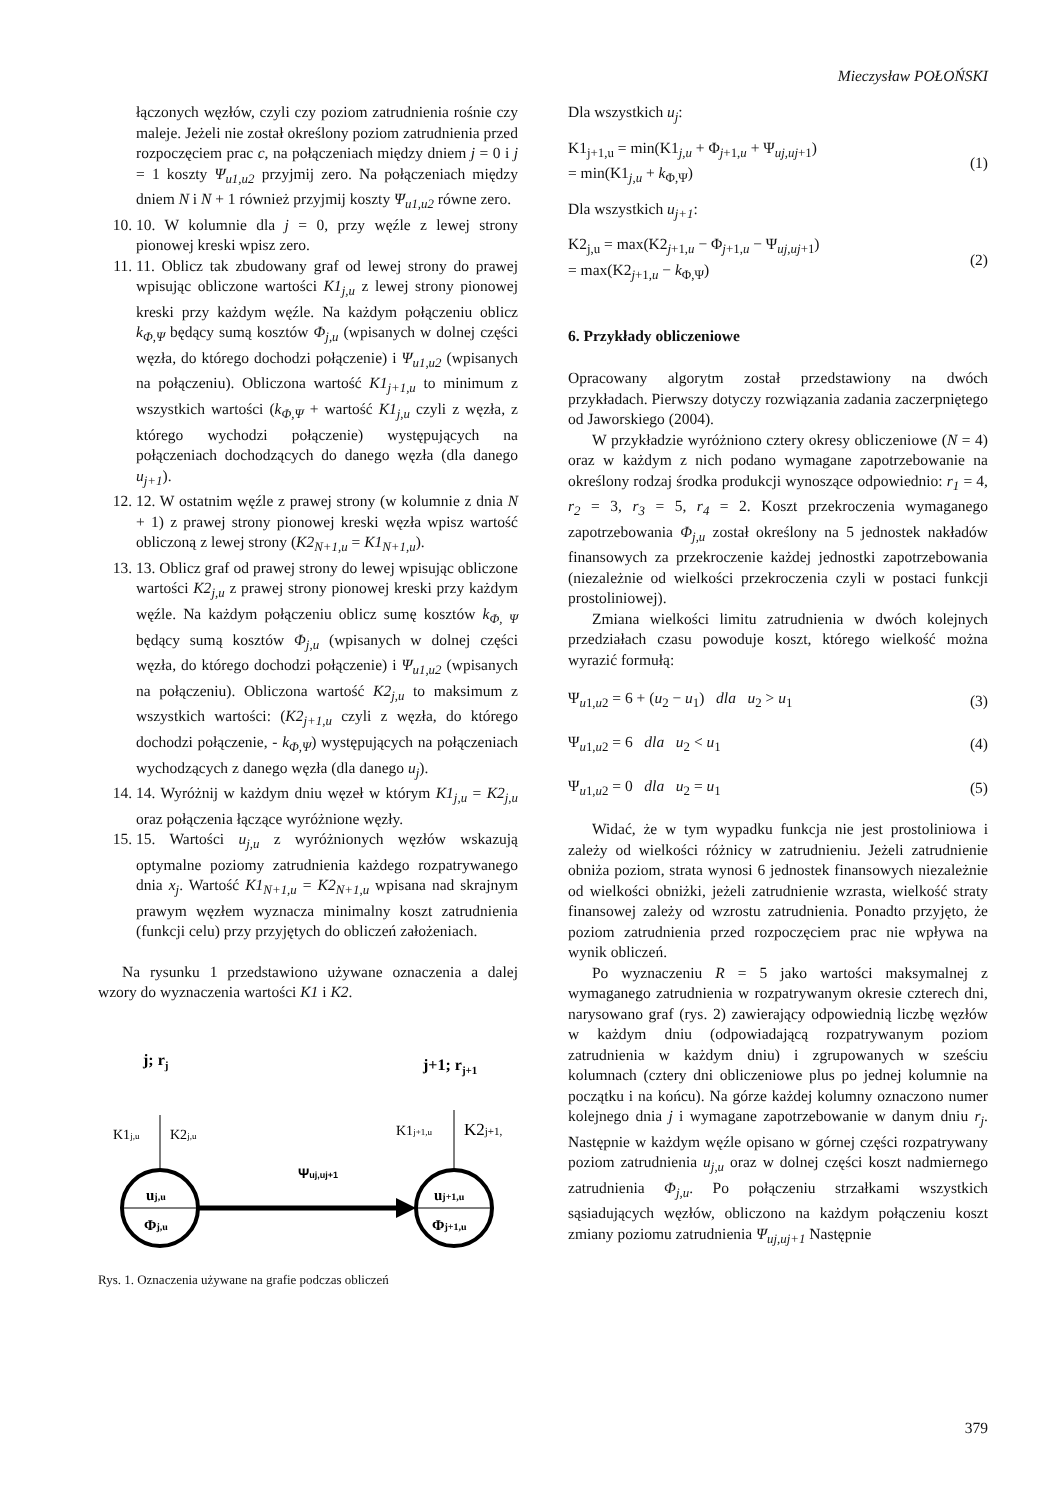Mieczysław POŁOŃSKI
łączonych węzłów, czyli czy poziom zatrudnienia rośnie czy maleje. Jeżeli nie został określony poziom zatrudnienia przed rozpoczęciem prac c, na połączeniach między dniem j = 0 i j = 1 koszty Ψ<sub>u1,u2</sub> przyjmij zero. Na połączeniach między dniem N i N + 1 również przyjmij koszty Ψ<sub>u1,u2</sub> równe zero.
10. 10. W kolumnie dla j = 0, przy węźle z lewej strony pionowej kreski wpisz zero.
11. 11. Oblicz tak zbudowany graf od lewej strony do prawej wpisując obliczone wartości K1<sub>j,u</sub> z lewej strony pionowej kreski przy każdym węźle. Na każdym połączeniu oblicz k<sub>Φ,Ψ</sub> będący sumą kosztów Φ<sub>j,u</sub> (wpisanych w dolnej części węzła, do którego dochodzi połączenie) i Ψ<sub>u1,u2</sub> (wpisanych na połączeniu). Obliczona wartość K1<sub>j+1,u</sub> to minimum z wszystkich wartości (k<sub>Φ,Ψ</sub> + wartość K1<sub>j,u</sub> czyli z węzła, z którego wychodzi połączenie) występujących na połączeniach dochodzących do danego węzła (dla danego u<sub>j+1</sub>).
12. 12. W ostatnim węźle z prawej strony (w kolumnie z dnia N + 1) z prawej strony pionowej kreski węzła wpisz wartość obliczoną z lewej strony (K2<sub>N+1,u</sub> = K1<sub>N+1,u</sub>).
13. 13. Oblicz graf od prawej strony do lewej wpisując obliczone wartości K2<sub>j,u</sub> z prawej strony pionowej kreski przy każdym węźle. Na każdym połączeniu oblicz sumę kosztów k<sub>Φ, Ψ</sub> będący sumą kosztów Φ<sub>j,u</sub> (wpisanych w dolnej części węzła, do którego dochodzi połączenie) i Ψ<sub>u1,u2</sub> (wpisanych na połączeniu). Obliczona wartość K2<sub>j,u</sub> to maksimum z wszystkich wartości: (K2<sub>j+1,u</sub> czyli z węzła, do którego dochodzi połączenie, - k<sub>Φ,Ψ</sub>) występujących na połączeniach wychodzących z danego węzła (dla danego u<sub>j</sub>).
14. 14. Wyróżnij w każdym dniu węzeł w którym K1<sub>j,u</sub> = K2<sub>j,u</sub> oraz połączenia łączące wyróżnione węzły.
15. 15. Wartości u<sub>j,u</sub> z wyróżnionych węzłów wskazują optymalne poziomy zatrudnienia każdego rozpatrywanego dnia x<sub>j</sub>. Wartość K1<sub>N+1,u</sub> = K2<sub>N+1,u</sub> wpisana nad skrajnym prawym węzłem wyznacza minimalny koszt zatrudnienia (funkcji celu) przy przyjętych do obliczeń założeniach.
Na rysunku 1 przedstawiono używane oznaczenia a dalej wzory do wyznaczenia wartości K1 i K2.
j; rj
j+1; rj+1
K1j,u
K2j,u
K1j+1,u
K2j+1,
uj,u
Φj,u
uj+1,u
Φj+1,u
Ψuj,uj+1
Rys. 1. Oznaczenia używane na grafie podczas obliczeń
Dla wszystkich u<sub>j</sub>:
K1<sub>j+1,u</sub> = min(K1<sub>j,u</sub> + Φ<sub>j+1,u</sub> + Ψ<sub>uj,uj+1</sub>)
= min(K1<sub>j,u</sub> + k<sub>Φ,Ψ</sub>)
(1)
Dla wszystkich u<sub>j+1</sub>:
K2<sub>j,u</sub> = max(K2<sub>j+1,u</sub> − Φ<sub>j+1,u</sub> − Ψ<sub>uj,uj+1</sub>)
= max(K2<sub>j+1,u</sub> − k<sub>Φ,Ψ</sub>)
(2)
6. Przykłady obliczeniowe
Opracowany algorytm został przedstawiony na dwóch przykładach. Pierwszy dotyczy rozwiązania zadania zaczerpniętego od Jaworskiego (2004).
W przykładzie wyróżniono cztery okresy obliczeniowe (N = 4) oraz w każdym z nich podano wymagane zapotrzebowanie na określony rodzaj środka produkcji wynoszące odpowiednio: r<sub>1</sub> = 4, r<sub>2</sub> = 3, r<sub>3</sub> = 5, r<sub>4</sub> = 2. Koszt przekroczenia wymaganego zapotrzebowania Φ<sub>j,u</sub> został określony na 5 jednostek nakładów finansowych za przekroczenie każdej jednostki zapotrzebowania (niezależnie od wielkości przekroczenia czyli w postaci funkcji prostoliniowej).
Zmiana wielkości limitu zatrudnienia w dwóch kolejnych przedziałach czasu powoduje koszt, którego wielkość można wyrazić formułą:
Ψ<sub>u1,u2</sub> = 6 + (u<sub>2</sub> − u<sub>1</sub>) dla u<sub>2</sub> > u<sub>1</sub>
(3)
Ψ<sub>u1,u2</sub> = 6 dla u<sub>2</sub> < u<sub>1</sub> (4)
Ψ<sub>u1,u2</sub> = 0 dla u<sub>2</sub> = u<sub>1</sub> (5)
Widać, że w tym wypadku funkcja nie jest prostoliniowa i zależy od wielkości różnicy w zatrudnieniu. Jeżeli zatrudnienie obniża poziom, strata wynosi 6 jednostek finansowych niezależnie od wielkości obniżki, jeżeli zatrudnienie wzrasta, wielkość straty finansowej zależy od wzrostu zatrudnienia. Ponadto przyjęto, że poziom zatrudnienia przed rozpoczęciem prac nie wpływa na wynik obliczeń.
Po wyznaczeniu R = 5 jako wartości maksymalnej z wymaganego zatrudnienia w rozpatrywanym okresie czterech dni, narysowano graf (rys. 2) zawierający odpowiednią liczbę węzłów w każdym dniu (odpowiadającą rozpatrywanym poziom zatrudnienia w każdym dniu) i zgrupowanych w sześciu kolumnach (cztery dni obliczeniowe plus po jednej kolumnie na początku i na końcu). Na górze każdej kolumny oznaczono numer kolejnego dnia j i wymagane zapotrzebowanie w danym dniu r<sub>j</sub>. Następnie w każdym węźle opisano w górnej części rozpatrywany poziom zatrudnienia u<sub>j,u</sub> oraz w dolnej części koszt nadmiernego zatrudnienia Φ<sub>j,u</sub>. Po połączeniu strzałkami wszystkich sąsiadujących węzłów, obliczono na każdym połączeniu koszt zmiany poziomu zatrudnienia Ψ<sub>uj,uj+1</sub> Następnie
379